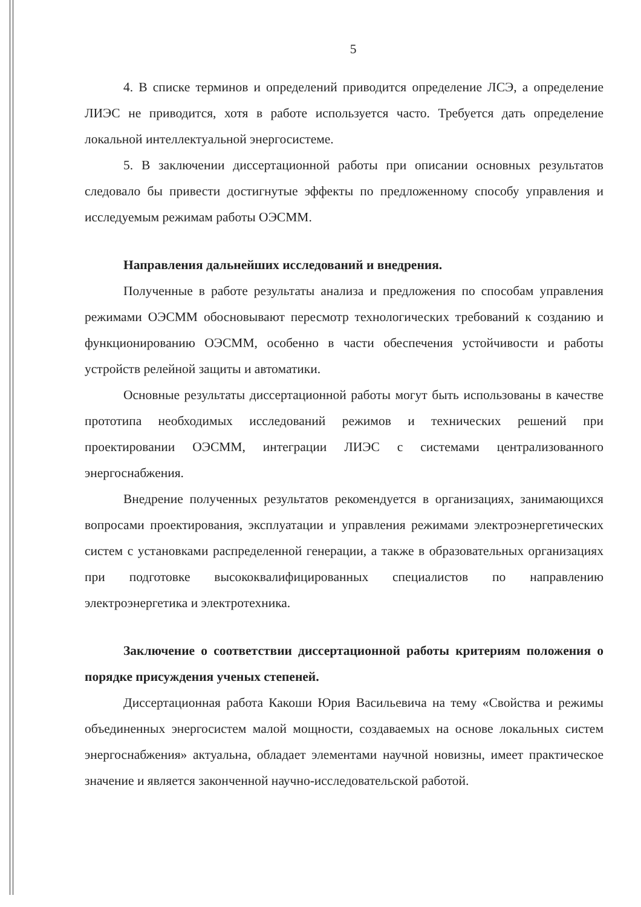5
4. В списке терминов и определений приводится определение ЛСЭ, а определение ЛИЭС не приводится, хотя в работе используется часто. Требуется дать определение локальной интеллектуальной энергосистеме.
5. В заключении диссертационной работы при описании основных результатов следовало бы привести достигнутые эффекты по предложенному способу управления и исследуемым режимам работы ОЭСММ.
Направления дальнейших исследований и внедрения.
Полученные в работе результаты анализа и предложения по способам управления режимами ОЭСММ обосновывают пересмотр технологических требований к созданию и функционированию ОЭСММ, особенно в части обеспечения устойчивости и работы устройств релейной защиты и автоматики.
Основные результаты диссертационной работы могут быть использованы в качестве прототипа необходимых исследований режимов и технических решений при проектировании ОЭСММ, интеграции ЛИЭС с системами централизованного энергоснабжения.
Внедрение полученных результатов рекомендуется в организациях, занимающихся вопросами проектирования, эксплуатации и управления режимами электроэнергетических систем с установками распределенной генерации, а также в образовательных организациях при подготовке высококвалифицированных специалистов по направлению электроэнергетика и электротехника.
Заключение о соответствии диссертационной работы критериям положения о порядке присуждения ученых степеней.
Диссертационная работа Какоши Юрия Васильевича на тему «Свойства и режимы объединенных энергосистем малой мощности, создаваемых на основе локальных систем энергоснабжения» актуальна, обладает элементами научной новизны, имеет практическое значение и является законченной научно-исследовательской работой.